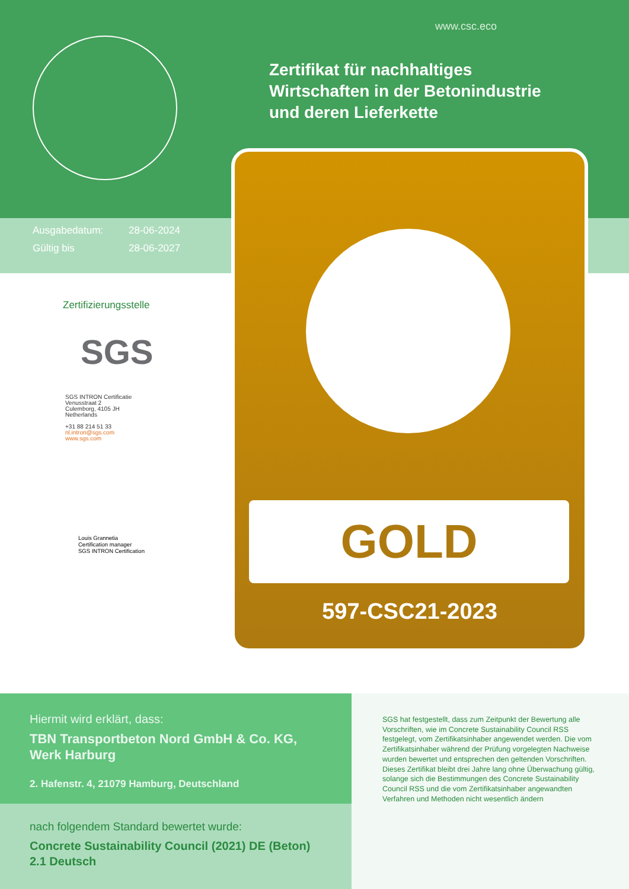www.csc.eco
Zertifikat für nachhaltiges
Wirtschaften in der Betonindustrie
und deren Lieferkette
Ausgabedatum: 28-06-2024
Gültig bis 28-06-2027
GOLD
597-CSC21-2023
Zertifizierungsstelle
SGS
SGS INTRON Certificatie
Venusstraat 2
Culemborg, 4105 JH
Netherlands
+31 88 214 51 33
nl.intron@sgs.com
www.sgs.com
Louis Grannetia
Certification manager
SGS INTRON Certification
Hiermit wird erklärt, dass:
TBN Transportbeton Nord GmbH & Co. KG,
Werk Harburg
2. Hafenstr. 4, 21079 Hamburg, Deutschland
nach folgendem Standard bewertet wurde:
Concrete Sustainability Council (2021) DE (Beton)
2.1 Deutsch
SGS hat festgestellt, dass zum Zeitpunkt der Bewertung alle Vorschriften, wie im Concrete Sustainability Council RSS festgelegt, vom Zertifikatsinhaber angewendet werden. Die vom Zertifikatsinhaber während der Prüfung vorgelegten Nachweise wurden bewertet und entsprechen den geltenden Vorschriften.
Dieses Zertifikat bleibt drei Jahre lang ohne Überwachung gültig, solange sich die Bestimmungen des Concrete Sustainability Council RSS und die vom Zertifikatsinhaber angewandten Verfahren und Methoden nicht wesentlich ändern